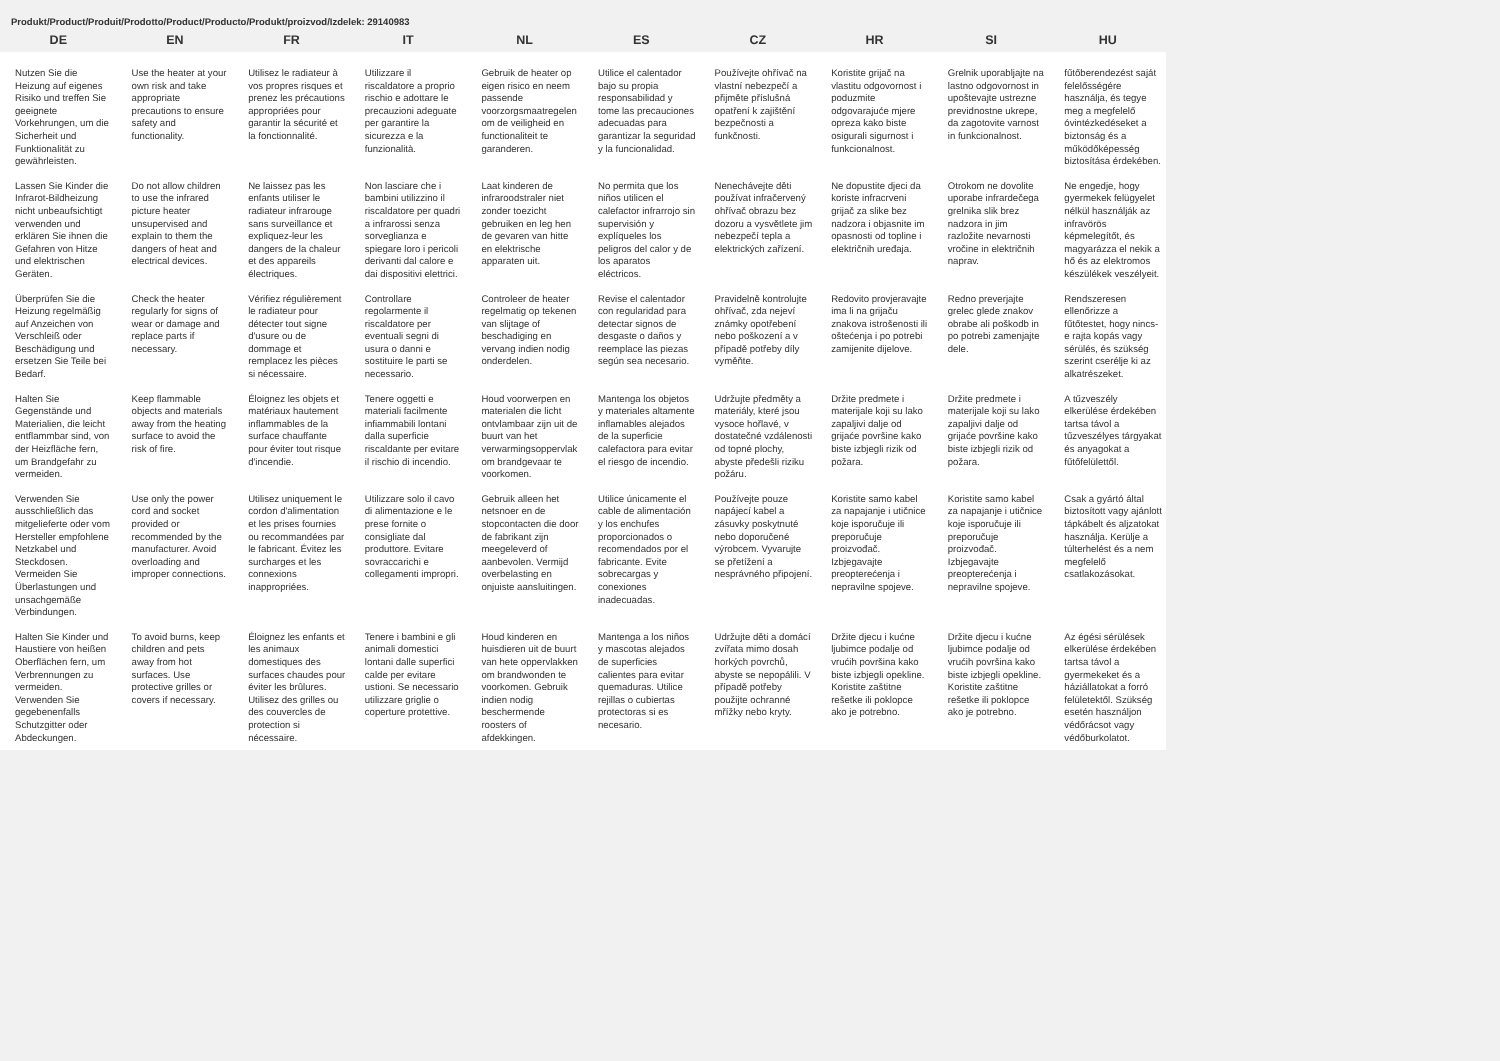Produkt/Product/Produit/Prodotto/Product/Producto/Produkt/proizvod/Izdelek: 29140983
| DE | EN | FR | IT | NL | ES | CZ | HR | SI | HU |
| --- | --- | --- | --- | --- | --- | --- | --- | --- | --- |
| Nutzen Sie die Heizung auf eigenes Risiko und treffen Sie geeignete Vorkehrungen, um die Sicherheit und Funktionalität zu gewährleisten. | Use the heater at your own risk and take appropriate precautions to ensure safety and functionality. | Utilisez le radiateur à vos propres risques et prenez les précautions appropriées pour garantir la sécurité et la fonctionnalité. | Utilizzare il riscaldatore a proprio rischio e adottare le precauzioni adeguate per garantire la sicurezza e la funzionalità. | Gebruik de heater op eigen risico en neem passende voorzorgsmaatregelen om de veiligheid en functionaliteit te garanderen. | Utilice el calentador bajo su propia responsabilidad y tome las precauciones adecuadas para garantizar la seguridad y la funcionalidad. | Používejte ohřívač na vlastní nebezpečí a přijměte příslušná opatření k zajištění bezpečnosti a funkčnosti. | Koristite grijač na vlastitu odgovornost i poduzmite odgovarajuće mjere opreza kako biste osigurali sigurnost i funkcionalnost. | Grelnik uporabljajte na lastno odgovornost in upoštevajte ustrezne previdnostne ukrepe, da zagotovite varnost in funkcionalnost. | fűtőberendezést saját felelősségére használja, és tegye meg a megfelelő óvintézkedéseket a biztonság és a működőképesség biztosítása érdekében. |
| Lassen Sie Kinder die Infrarot-Bildheizung nicht unbeaufsichtigt verwenden und erklären Sie ihnen die Gefahren von Hitze und elektrischen Geräten. | Do not allow children to use the infrared picture heater unsupervised and explain to them the dangers of heat and electrical devices. | Ne laissez pas les enfants utiliser le radiateur infrarouge sans surveillance et expliquez-leur les dangers de la chaleur et des appareils électriques. | Non lasciare che i bambini utilizzino il riscaldatore per quadri a infrarossi senza sorveglianza e spiegare loro i pericoli derivanti dal calore e dai dispositivi elettrici. | Laat kinderen de infraroodstraler niet zonder toezicht gebruiken en leg hen de gevaren van hitte en elektrische apparaten uit. | No permita que los niños utilicen el calefactor infrarrojo sin supervisión y explíqueles los peligros del calor y de los aparatos eléctricos. | Nenechávejte děti používat infračervený ohřívač obrazu bez dozoru a vysvětlete jim nebezpečí tepla a elektrických zařízení. | Ne dopustite djeci da koriste infracrveni grijač za slike bez nadzora i objasnite im opasnosti od topline i električnih uređaja. | Otrokom ne dovolite uporabe infrardečega grelnika slik brez nadzora in jim razložite nevarnosti vročine in električnih naprav. | Ne engedje, hogy gyermekek felügyelet nélkül használják az infravörös képmelegítőt, és magyarázza el nekik a hő és az elektromos készülékek veszélyeit. |
| Überprüfen Sie die Heizung regelmäßig auf Anzeichen von Verschleiß oder Beschädigung und ersetzen Sie Teile bei Bedarf. | Check the heater regularly for signs of wear or damage and replace parts if necessary. | Vérifiez régulièrement le radiateur pour détecter tout signe d'usure ou de dommage et remplacez les pièces si nécessaire. | Controllare regolarmente il riscaldatore per eventuali segni di usura o danni e sostituire le parti se necessario. | Controleer de heater regelmatig op tekenen van slijtage of beschadiging en vervang indien nodig onderdelen. | Revise el calentador con regularidad para detectar signos de desgaste o daños y reemplace las piezas según sea necesario. | Pravidelně kontrolujte ohřívač, zda nejeví známky opotřebení nebo poškození a v případě potřeby díly vyměňte. | Redovito provjeravajte ima li na grijaču znakova istrošenosti ili oštećenja i po potrebi zamijenite dijelove. | Redno preverjajte grelec glede znakov obrabe ali poškodb in po potrebi zamenjajte dele. | Rendszeresen ellenőrizze a fűtőtestet, hogy nincs-e rajta kopás vagy sérülés, és szükség szerint cserélje ki az alkatrészeket. |
| Halten Sie Gegenstände und Materialien, die leicht entflammbar sind, von der Heizfläche fern, um Brandgefahr zu vermeiden. | Keep flammable objects and materials away from the heating surface to avoid the risk of fire. | Éloignez les objets et matériaux hautement inflammables de la surface chauffante pour éviter tout risque d'incendie. | Tenere oggetti e materiali facilmente infiammabili lontani dalla superficie riscaldante per evitare il rischio di incendio. | Houd voorwerpen en materialen die licht ontvlambaar zijn uit de buurt van het verwarmingsoppervlak om brandgevaar te voorkomen. | Mantenga los objetos y materiales altamente inflamables alejados de la superficie calefactora para evitar el riesgo de incendio. | Udržujte předměty a materiály, které jsou vysoce hořlavé, v dostatečné vzdálenosti od topné plochy, abyste předešli riziku požáru. | Držite predmete i materijale koji su lako zapaljivi dalje od grijaće površine kako biste izbjegli rizik od požara. | Držite predmete i materijale koji su lako zapaljivi dalje od grijaće površine kako biste izbjegli rizik od požara. | A tűzveszély elkerülése érdekében tartsa távol a tűzveszélyes tárgyakat és anyagokat a fűtőfelülettől. |
| Verwenden Sie ausschließlich das mitgelieferte oder vom Hersteller empfohlene Netzkabel und Steckdosen. Vermeiden Sie Überlastungen und unsachgemäße Verbindungen. | Use only the power cord and socket provided or recommended by the manufacturer. Avoid overloading and improper connections. | Utilisez uniquement le cordon d'alimentation et les prises fournies ou recommandées par le fabricant. Évitez les surcharges et les connexions inappropriées. | Utilizzare solo il cavo di alimentazione e le prese fornite o consigliate dal produttore. Evitare sovraccarichi e collegamenti impropri. | Gebruik alleen het netsnoer en de stopcontacten die door de fabrikant zijn meegeleverd of aanbevolen. Vermijd overbelasting en onjuiste aansluitingen. | Utilice únicamente el cable de alimentación y los enchufes proporcionados o recomendados por el fabricante. Evite sobrecargas y conexiones inadecuadas. | Používejte pouze napájecí kabel a zásuvky poskytnuté nebo doporučené výrobcem. Vyvarujte se přetížení a nesprávného připojení. | Koristite samo kabel za napajanje i utičnice koje isporučuje ili preporučuje proizvođač. Izbjegavajte preopterećenja i nepravilne spojeve. | Koristite samo kabel za napajanje i utičnice koje isporučuje ili preporučuje proizvođač. Izbjegavajte preopterećenja i nepravilne spojeve. | Csak a gyártó által biztosított vagy ajánlott tápkábelt és aljzatokat használja. Kerülje a túlterhelést és a nem megfelelő csatlakozásokat. |
| Halten Sie Kinder und Haustiere von heißen Oberflächen fern, um Verbrennungen zu vermeiden. Verwenden Sie gegebenenfalls Schutzgitter oder Abdeckungen. | To avoid burns, keep children and pets away from hot surfaces. Use protective grilles or covers if necessary. | Éloignez les enfants et les animaux domestiques des surfaces chaudes pour éviter les brûlures. Utilisez des grilles ou des couvercles de protection si nécessaire. | Tenere i bambini e gli animali domestici lontani dalle superfici calde per evitare ustioni. Se necessario utilizzare griglie o coperture protettive. | Houd kinderen en huisdieren uit de buurt van hete oppervlakken om brandwonden te voorkomen. Gebruik indien nodig beschermende roosters of afdekkingen. | Mantenga a los niños y mascotas alejados de superficies calientes para evitar quemaduras. Utilice rejillas o cubiertas protectoras si es necesario. | Udržujte děti a domácí zvířata mimo dosah horkých povrchů, abyste se nepopálili. V případě potřeby použijte ochranné mřížky nebo kryty. | Držite djecu i kućne ljubimce podalje od vrućih površina kako biste izbjegli opekline. Koristite zaštitne rešetke ili poklopce ako je potrebno. | Držite djecu i kućne ljubimce podalje od vrućih površina kako biste izbjegli opekline. Koristite zaštitne rešetke ili poklopce ako je potrebno. | Az égési sérülések elkerülése érdekében tartsa távol a gyermekeket és a háziállatokat a forró felületektől. Szükség esetén használjon védőrácsot vagy védőburkolatot. |